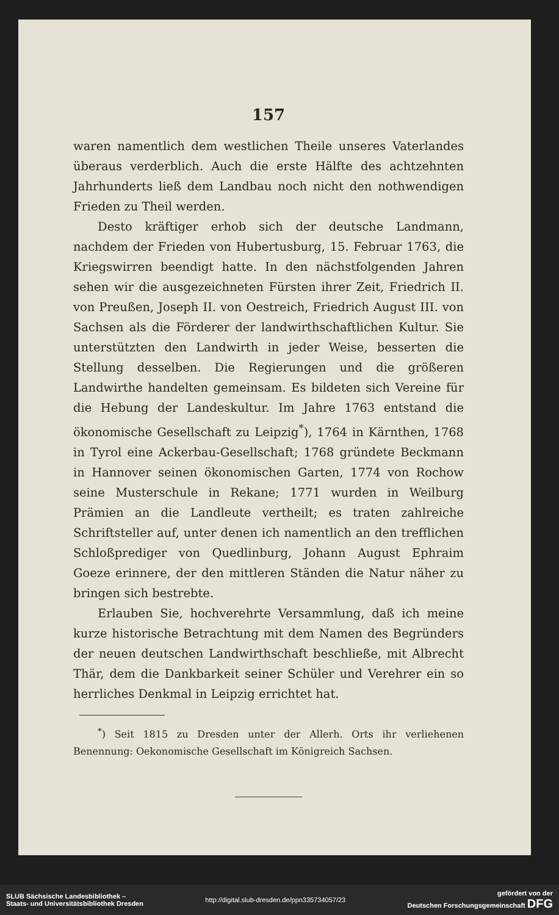157
waren namentlich dem westlichen Theile unseres Vaterlandes überaus verderblich. Auch die erste Hälfte des achtzehnten Jahrhunderts ließ dem Landbau noch nicht den nothwendigen Frieden zu Theil werden.
Desto kräftiger erhob sich der deutsche Landmann, nachdem der Frieden von Hubertusburg, 15. Februar 1763, die Kriegswirren beendigt hatte. In den nächstfolgenden Jahren sehen wir die ausgezeichneten Fürsten ihrer Zeit, Friedrich II. von Preußen, Joseph II. von Oestreich, Friedrich August III. von Sachsen als die Förderer der landwirthschaftlichen Kultur. Sie unterstützten den Landwirth in jeder Weise, besserten die Stellung desselben. Die Regierungen und die größeren Landwirthe handelten gemeinsam. Es bildeten sich Vereine für die Hebung der Landeskultur. Im Jahre 1763 entstand die ökonomische Gesellschaft zu Leipzig<sup>*</sup>), 1764 in Kärnthen, 1768 in Tyrol eine Ackerbau-Gesellschaft; 1768 gründete Beckmann in Hannover seinen ökonomischen Garten, 1774 von Rochow seine Musterschule in Rekane; 1771 wurden in Weilburg Prämien an die Landleute vertheilt; es traten zahlreiche Schriftsteller auf, unter denen ich namentlich an den trefflichen Schloßprediger von Quedlinburg, Johann August Ephraim Goeze erinnere, der den mittleren Ständen die Natur näher zu bringen sich bestrebte.
Erlauben Sie, hochverehrte Versammlung, daß ich meine kurze historische Betrachtung mit dem Namen des Begründers der neuen deutschen Landwirthschaft beschließe, mit Albrecht Thär, dem die Dankbarkeit seiner Schüler und Verehrer ein so herrliches Denkmal in Leipzig errichtet hat.
<sup>*</sup>) Seit 1815 zu Dresden unter der Allerh. Orts ihr verliehenen Benennung: Oekonomische Gesellschaft im Königreich Sachsen.
SLUB Sächsische Landesbibliothek –
Staats- und Universitätsbibliothek Dresden
http://digital.slub-dresden.de/ppn335734057/23
gefördert von der
Deutschen Forschungsgemeinschaft DFG